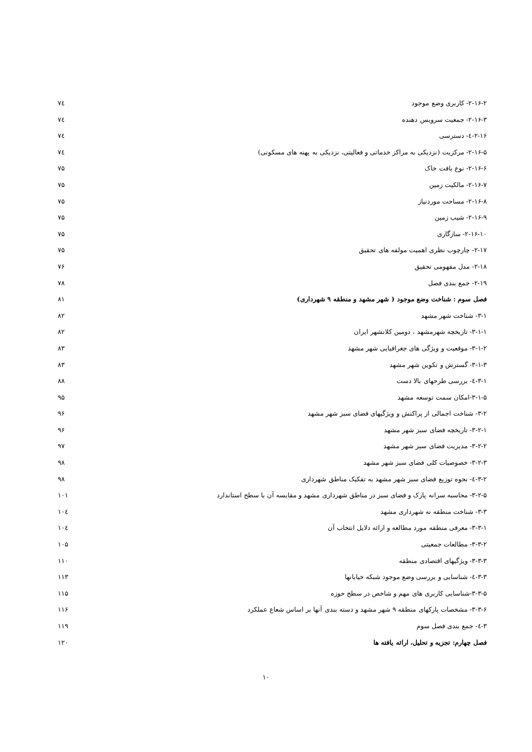۲-۱۶-۲- کاربری وضع موجود ۷٤
۲-۱۶-۳- جمعیت سرویس دهنده ۷٤
۲-۱۶-٤- دسترسی ۷٤
۲-۱۶-۵- مرکزیت (نزدیکی به مراکز خدماتی و فعالیتی، نزدیکی به پهنه های مسکونی) ۷٤
۲-۱۶-۶- نوع بافت خاک ۷۵
۲-۱۶-۷- مالکیت زمین ۷۵
۲-۱۶-۸- مساحت موردنیاز ۷۵
۲-۱۶-۹- شیب زمین ۷۵
۲-۱۶-۱۰- سازگاری ۷۵
۲-۱۷- چارچوب نظری اهمیت مولفه های تحقیق ۷۵
۲-۱۸- مدل مفهومی تحقیق ۷۶
۲-۱۹- جمع بندی فصل ۷۸
فصل سوم : شناخت وضع موجود ( شهر مشهد و منطقه ۹ شهرداری) ۸۱
۳-۱- شناخت شهر مشهد ۸۲
۳-۱-۱- تاریخچه شهرمشهد ، دومین کلانشهر ایران ۸۲
۳-۱-۲- موقعیت و ویژگی های جغرافیایی شهر مشهد ۸۳
۳-۱-۳- گسترش و تکوین شهر مشهد ۸۳
۳-۱-٤- بررسی طرحهای بالا دست ۸۸
۳-۱-۵-امکان سمت توسعه مشهد ۹۵
۳-۲- شناخت اجمالی از پراکنش و ویژگیهای فضای سبز شهر مشهد ۹۶
۳-۲-۱- تاریخچه فضای سبز شهر مشهد ۹۶
۳-۲-۲- مدیریت فضای سبز شهر مشهد ۹۷
۳-۲-۳- خصوصیات کلی فضای سبز شهر مشهد ۹۸
۳-۲-٤- نحوه توزیع فضای سبز شهر مشهد به تفکیک مناطق شهرداری ۹۸
۳-۲-۵- محاسبه سرانه پارک و فضای سبز در مناطق شهرداری مشهد و مقایسه آن با سطح استاندارد ۱۰۱
۳-۳- شناخت منطقه نه شهرداری مشهد ۱۰٤
۳-۳-۱- معرفی منطقه مورد مطالعه و ارائه دلایل انتخاب آن ۱۰٤
۳-۳-۲- مطالعات جمعیتی ۱۰۵
۳-۳-۳- ویژگیهای اقتصادی منطقه ۱۱۰
۳-۳-٤- شناسایی و بررسی وضع موجود شبکه خیابانها ۱۱۳
۳-۳-۵-شناسایی کاربری های مهم و شاخص در سطح حوزه ۱۱۵
۳-۳-۶- مشخصات پارکهای منطقه ۹ شهر مشهد و دسته بندی آنها بر اساس شعاع عملکرد ۱۱۶
۳-٤- جمع بندی فصل سوم ۱۱۹
فصل چهارم: تجزیه و تحلیل، ارائه یافته ها ۱۲۰
۱۰